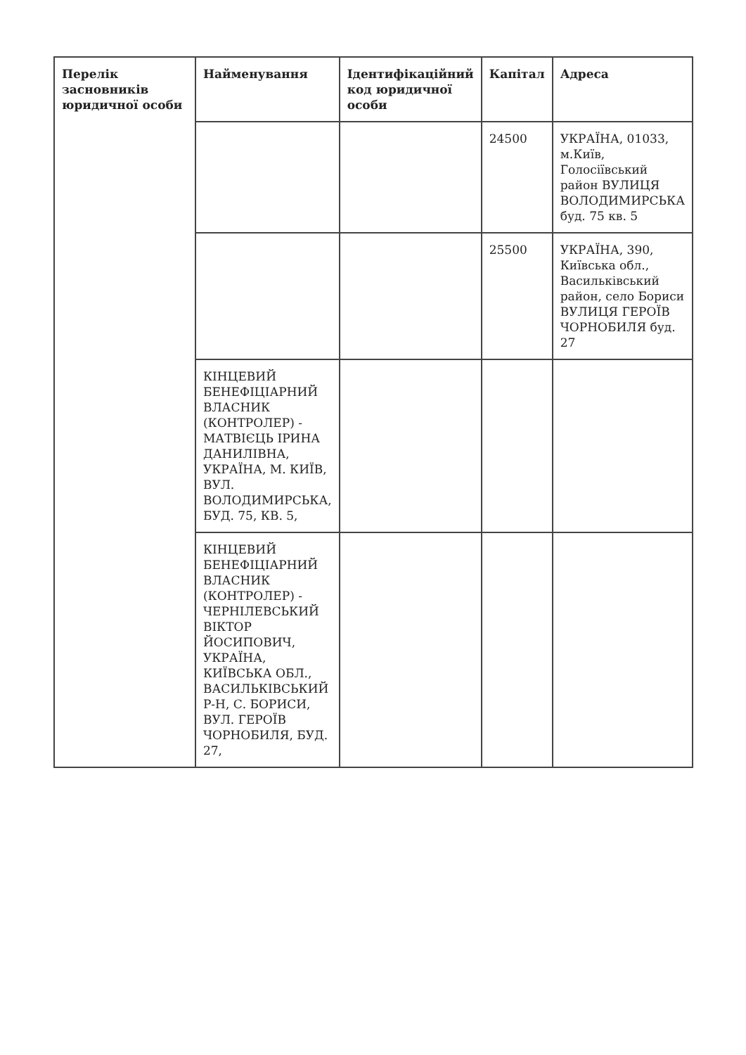| Перелік засновників юридичної особи | Найменування | Ідентифікаційний код юридичної особи | Капітал | Адреса |
| --- | --- | --- | --- | --- |
| | | | 24500 | УКРАЇНА, 01033, м.Київ, Голосіївський район ВУЛИЦЯ ВОЛОДИМИРСЬКА буд. 75 кв. 5 |
| | | | 25500 | УКРАЇНА, 390, Київська обл., Васильківський район, село Бориси ВУЛИЦЯ ГЕРОЇВ ЧОРНОБИЛЯ буд. 27 |
| | КІНЦЕВИЙ БЕНЕФІЦІАРНИЙ ВЛАСНИК (КОНТРОЛЕР) - МАТВІЄЦЬ ІРИНА ДАНИЛІВНА, УКРАЇНА, М. КИЇВ, ВУЛ. ВОЛОДИМИРСЬКА, БУД. 75, КВ. 5, | | | |
| | КІНЦЕВИЙ БЕНЕФІЦІАРНИЙ ВЛАСНИК (КОНТРОЛЕР) - ЧЕРНІЛЕВСЬКИЙ ВІКТОР ЙОСИПОВИЧ, УКРАЇНА, КИЇВСЬКА ОБЛ., ВАСИЛЬКІВСЬКИЙ Р-Н, С. БОРИСИ, ВУЛ. ГЕРОЇВ ЧОРНОБИЛЯ, БУД. 27, | | | |